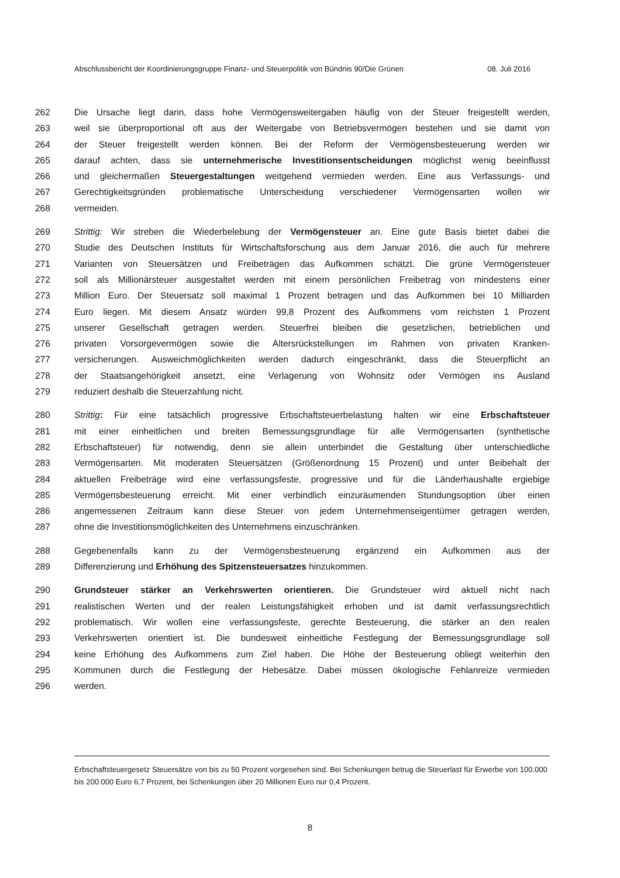Abschlussbericht der Koordinierungsgruppe Finanz- und Steuerpolitik von Bündnis 90/Die Grünen 08. Juli 2016
262 Die Ursache liegt darin, dass hohe Vermögensweitergaben häufig von der Steuer freigestellt werden,
263 weil sie überproportional oft aus der Weitergabe von Betriebsvermögen bestehen und sie damit von
264 der Steuer freigestellt werden können. Bei der Reform der Vermögensbesteuerung werden wir
265 darauf achten, dass sie unternehmerische Investitionsentscheidungen möglichst wenig beeinflusst
266 und gleichermaßen Steuergestaltungen weitgehend vermieden werden. Eine aus Verfassungs- und
267 Gerechtigkeitsgründen problematische Unterscheidung verschiedener Vermögensarten wollen wir
268 vermeiden.
269 Strittig: Wir streben die Wiederbelebung der Vermögensteuer an. Eine gute Basis bietet dabei die
270 Studie des Deutschen Instituts für Wirtschaftsforschung aus dem Januar 2016, die auch für mehrere
271 Varianten von Steuersätzen und Freibeträgen das Aufkommen schätzt. Die grüne Vermögensteuer
272 soll als Millionärsteuer ausgestaltet werden mit einem persönlichen Freibetrag von mindestens einer
273 Million Euro. Der Steuersatz soll maximal 1 Prozent betragen und das Aufkommen bei 10 Milliarden
274 Euro liegen. Mit diesem Ansatz würden 99,8 Prozent des Aufkommens vom reichsten 1 Prozent
275 unserer Gesellschaft getragen werden. Steuerfrei bleiben die gesetzlichen, betrieblichen und
276 privaten Vorsorgevermögen sowie die Altersrückstellungen im Rahmen von privaten Kranken-
277 versicherungen. Ausweichmöglichkeiten werden dadurch eingeschränkt, dass die Steuerpflicht an
278 der Staatsangehörigkeit ansetzt, eine Verlagerung von Wohnsitz oder Vermögen ins Ausland
279 reduziert deshalb die Steuerzahlung nicht.
280 Strittig: Für eine tatsächlich progressive Erbschaftsteuerbelastung halten wir eine Erbschaftsteuer
281 mit einer einheitlichen und breiten Bemessungsgrundlage für alle Vermögensarten (synthetische
282 Erbschaftsteuer) für notwendig, denn sie allein unterbindet die Gestaltung über unterschiedliche
283 Vermögensarten. Mit moderaten Steuersätzen (Größenordnung 15 Prozent) und unter Beibehalt der
284 aktuellen Freibeträge wird eine verfassungsfeste, progressive und für die Länderhaushalte ergiebige
285 Vermögensbesteuerung erreicht. Mit einer verbindlich einzuräumenden Stundungsoption über einen
286 angemessenen Zeitraum kann diese Steuer von jedem Unternehmenseigentümer getragen werden,
287 ohne die Investitionsmöglichkeiten des Unternehmens einzuschränken.
288 Gegebenenfalls kann zu der Vermögensbesteuerung ergänzend ein Aufkommen aus der
289 Differenzierung und Erhöhung des Spitzensteuersatzes hinzukommen.
290 Grundsteuer stärker an Verkehrswerten orientieren. Die Grundsteuer wird aktuell nicht nach
291 realistischen Werten und der realen Leistungsfähigkeit erhoben und ist damit verfassungsrechtlich
292 problematisch. Wir wollen eine verfassungsfeste, gerechte Besteuerung, die stärker an den realen
293 Verkehrswerten orientiert ist. Die bundesweit einheitliche Festlegung der Bemessungsgrundlage soll
294 keine Erhöhung des Aufkommens zum Ziel haben. Die Höhe der Besteuerung obliegt weiterhin den
295 Kommunen durch die Festlegung der Hebesätze. Dabei müssen ökologische Fehlanreize vermieden
296 werden.
Erbschaftsteuergesetz Steuersätze von bis zu 50 Prozent vorgesehen sind. Bei Schenkungen betrug die Steuerlast für Erwerbe von 100.000 bis 200.000 Euro 6,7 Prozent, bei Schenkungen über 20 Millionen Euro nur 0,4 Prozent.
8